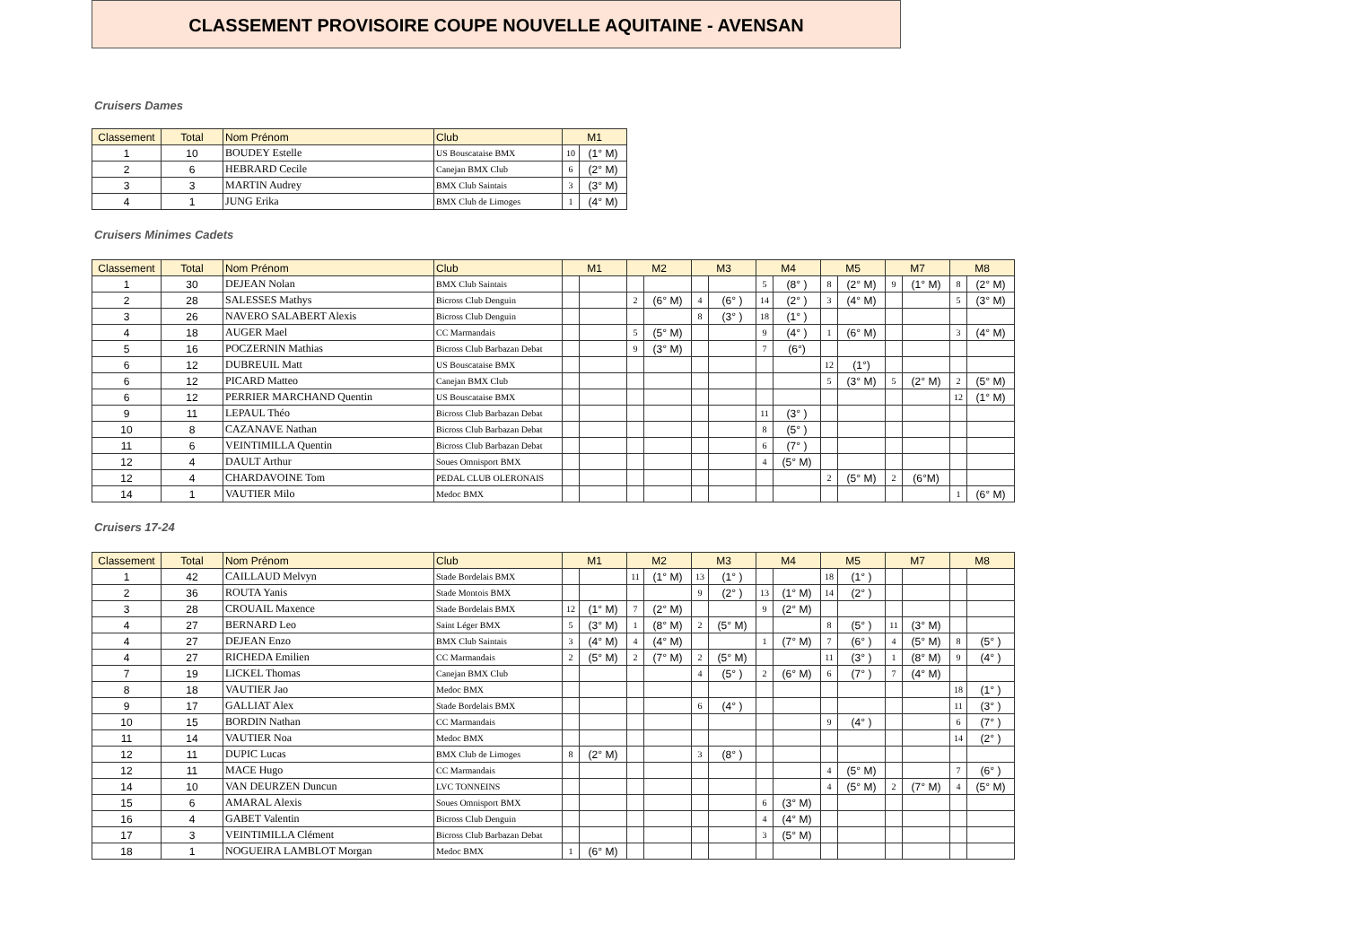CLASSEMENT PROVISOIRE COUPE NOUVELLE AQUITAINE - AVENSAN
Cruisers Dames
| Classement | Total | Nom Prénom | Club | M1 | |
| --- | --- | --- | --- | --- | --- |
| 1 | 10 | BOUDEY Estelle | US Bouscataise BMX | 10 | (1° M) |
| 2 | 6 | HEBRARD Cecile | Canejan BMX Club | 6 | (2° M) |
| 3 | 3 | MARTIN Audrey | BMX Club Saintais | 3 | (3° M) |
| 4 | 1 | JUNG Erika | BMX Club de Limoges | 1 | (4° M) |
Cruisers Minimes Cadets
| Classement | Total | Nom Prénom | Club | M1 | | M2 | | M3 | | M4 | | M5 | | M7 | | M8 | |
| --- | --- | --- | --- | --- | --- | --- | --- | --- | --- | --- | --- | --- | --- | --- | --- | --- | --- |
| 1 | 30 | DEJEAN Nolan | BMX Club Saintais | | | | | | | 5 | (8° ) | 8 | (2° M) | 9 | (1° M) | 8 | (2° M) |
| 2 | 28 | SALESSES Mathys | Bicross Club Denguin | | | 2 | (6° M) | 4 | (6° ) | 14 | (2° ) | 3 | (4° M) | | | 5 | (3° M) |
| 3 | 26 | NAVERO SALABERT Alexis | Bicross Club Denguin | | | | | 8 | (3° ) | 18 | (1° ) | | | | | | |
| 4 | 18 | AUGER Mael | CC Marmandais | | | 5 | (5° M) | | | 9 | (4° ) | 1 | (6° M) | | | 3 | (4° M) |
| 5 | 16 | POCZERNIN Mathias | Bicross Club Barbazan Debat | | | 9 | (3° M) | | | 7 | (6°) | | | | | | |
| 6 | 12 | DUBREUIL Matt | US Bouscataise BMX | | | | | | | | | 12 | (1°) | | | | |
| 6 | 12 | PICARD Matteo | Canejan BMX Club | | | | | | | | | 5 | (3° M) | 5 | (2° M) | 2 | (5° M) |
| 6 | 12 | PERRIER MARCHAND Quentin | US Bouscataise BMX | | | | | | | | | | | | | 12 | (1° M) |
| 9 | 11 | LEPAUL Théo | Bicross Club Barbazan Debat | | | | | | | 11 | (3° ) | | | | | | |
| 10 | 8 | CAZANAVE Nathan | Bicross Club Barbazan Debat | | | | | | | 8 | (5° ) | | | | | | |
| 11 | 6 | VEINTIMILLA Quentin | Bicross Club Barbazan Debat | | | | | | | 6 | (7° ) | | | | | | |
| 12 | 4 | DAULT Arthur | Soues Omnisport BMX | | | | | | | 4 | (5° M) | | | | | | |
| 12 | 4 | CHARDAVOINE Tom | PEDAL CLUB OLERONAIS | | | | | | | | | 2 | (5° M) | 2 | (6°M) | | |
| 14 | 1 | VAUTIER Milo | Medoc BMX | | | | | | | | | | | | | 1 | (6° M) |
Cruisers 17-24
| Classement | Total | Nom Prénom | Club | M1 | | M2 | | M3 | | M4 | | M5 | | M7 | | M8 | |
| --- | --- | --- | --- | --- | --- | --- | --- | --- | --- | --- | --- | --- | --- | --- | --- | --- | --- |
| 1 | 42 | CAILLAUD Melvyn | Stade Bordelais BMX | | | 11 | (1° M) | 13 | (1° ) | | | 18 | (1° ) | | | | |
| 2 | 36 | ROUTA Yanis | Stade Montois BMX | | | | | 9 | (2° ) | 13 | (1° M) | 14 | (2° ) | | | | |
| 3 | 28 | CROUAIL Maxence | Stade Bordelais BMX | 12 | (1° M) | 7 | (2° M) | | | 9 | (2° M) | | | | | | |
| 4 | 27 | BERNARD Leo | Saint Léger BMX | 5 | (3° M) | 1 | (8° M) | 2 | (5° M) | | | 8 | (5° ) | 11 | (3° M) | | |
| 4 | 27 | DEJEAN Enzo | BMX Club Saintais | 3 | (4° M) | 4 | (4° M) | | | 1 | (7° M) | 7 | (6° ) | 4 | (5° M) | 8 | (5° ) |
| 4 | 27 | RICHEDA Emilien | CC Marmandais | 2 | (5° M) | 2 | (7° M) | 2 | (5° M) | | | 11 | (3° ) | 1 | (8° M) | 9 | (4° ) |
| 7 | 19 | LICKEL Thomas | Canejan BMX Club | | | | | 4 | (5° ) | 2 | (6° M) | 6 | (7° ) | 7 | (4° M) | | |
| 8 | 18 | VAUTIER Jao | Medoc BMX | | | | | | | | | | | | | 18 | (1° ) |
| 9 | 17 | GALLIAT Alex | Stade Bordelais BMX | | | | | 6 | (4° ) | | | | | | | 11 | (3° ) |
| 10 | 15 | BORDIN Nathan | CC Marmandais | | | | | | | | | 9 | (4° ) | | | 6 | (7° ) |
| 11 | 14 | VAUTIER Noa | Medoc BMX | | | | | | | | | | | | | 14 | (2° ) |
| 12 | 11 | DUPIC Lucas | BMX Club de Limoges | 8 | (2° M) | | | 3 | (8° ) | | | | | | | | |
| 12 | 11 | MACE Hugo | CC Marmandais | | | | | | | | | 4 | (5° M) | | | 7 | (6° ) |
| 14 | 10 | VAN DEURZEN Duncun | LVC TONNEINS | | | | | | | | | 4 | (5° M) | 2 | (7° M) | 4 | (5° M) |
| 15 | 6 | AMARAL Alexis | Soues Omnisport BMX | | | | | | | 6 | (3° M) | | | | | | |
| 16 | 4 | GABET Valentin | Bicross Club Denguin | | | | | | | 4 | (4° M) | | | | | | |
| 17 | 3 | VEINTIMILLA Clément | Bicross Club Barbazan Debat | | | | | | | 3 | (5° M) | | | | | | |
| 18 | 1 | NOGUEIRA LAMBLOT Morgan | Medoc BMX | 1 | (6° M) | | | | | | | | | | | | |